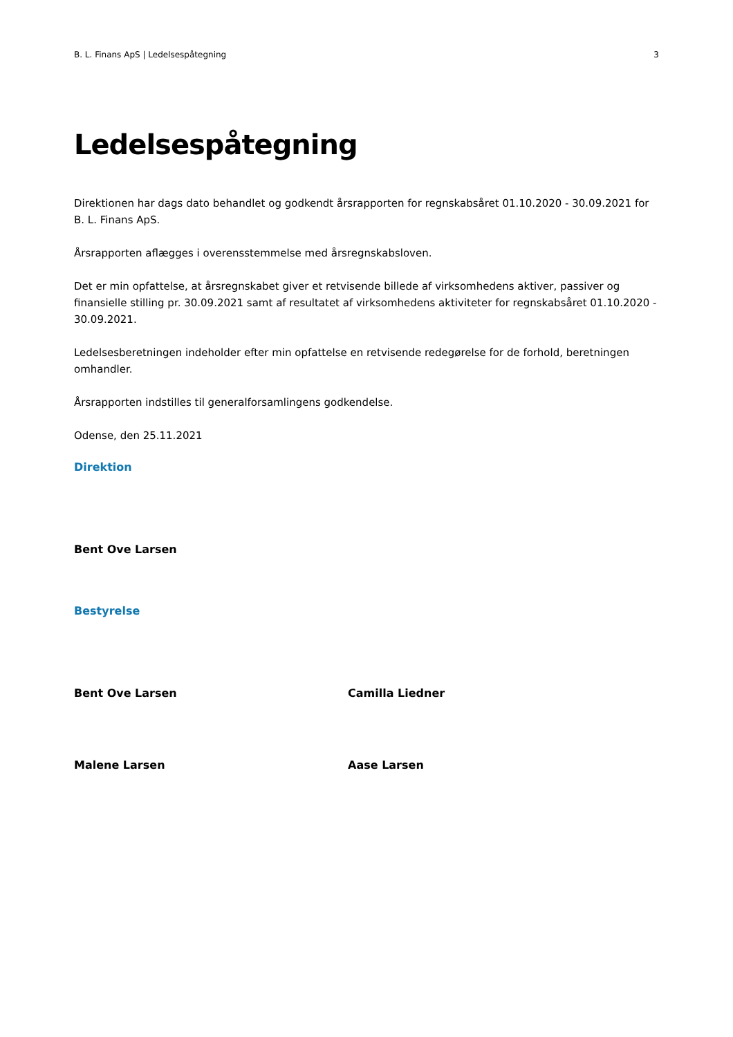B. L. Finans ApS | Ledelsespåtegning 3
Ledelsespåtegning
Direktionen har dags dato behandlet og godkendt årsrapporten for regnskabsåret 01.10.2020 - 30.09.2021 for B. L. Finans ApS.
Årsrapporten aflægges i overensstemmelse med årsregnskabsloven.
Det er min opfattelse, at årsregnskabet giver et retvisende billede af virksomhedens aktiver, passiver og finansielle stilling pr. 30.09.2021 samt af resultatet af virksomhedens aktiviteter for regnskabsåret 01.10.2020 - 30.09.2021.
Ledelsesberetningen indeholder efter min opfattelse en retvisende redegørelse for de forhold, beretningen omhandler.
Årsrapporten indstilles til generalforsamlingens godkendelse.
Odense, den 25.11.2021
Direktion
Bent Ove Larsen
Bestyrelse
Bent Ove Larsen Camilla Liedner
Malene Larsen Aase Larsen